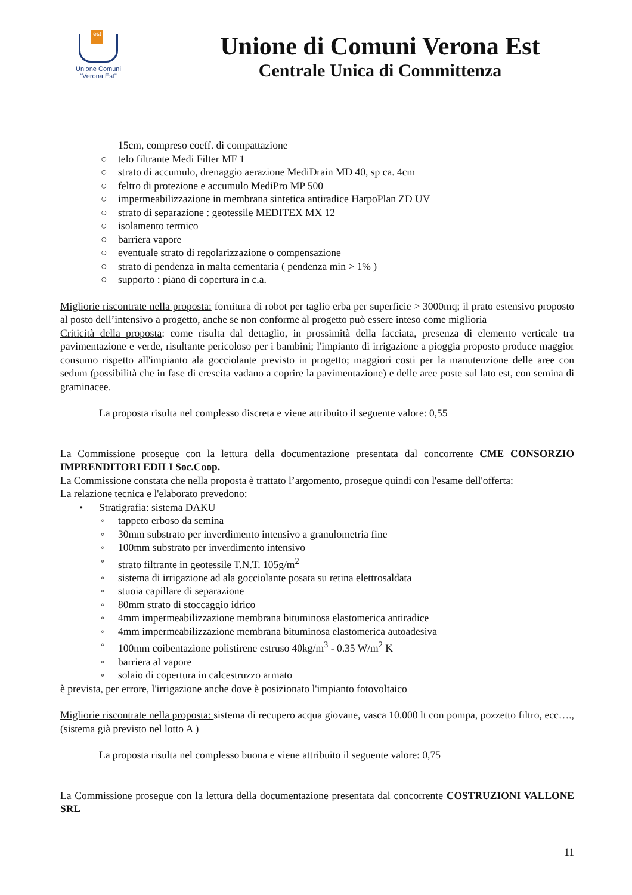est
Unione Comuni
“Verona Est”
Unione di Comuni Verona Est
Centrale Unica di Committenza
15cm, compreso coeff. di compattazione
○ telo filtrante Medi Filter MF 1
○ strato di accumulo, drenaggio aerazione MediDrain MD 40, sp ca. 4cm
○ feltro di protezione e accumulo MediPro MP 500
○ impermeabilizzazione in membrana sintetica antiradice HarpoPlan ZD UV
○ strato di separazione : geotessile MEDITEX MX 12
○ isolamento termico
○ barriera vapore
○ eventuale strato di regolarizzazione o compensazione
○ strato di pendenza in malta cementaria ( pendenza min > 1% )
○ supporto : piano di copertura in c.a.
Migliorie riscontrate nella proposta: fornitura di robot per taglio erba per superficie > 3000mq; il prato estensivo proposto al posto dell’intensivo a progetto, anche se non conforme al progetto può essere inteso come miglioria
Criticità della proposta: come risulta dal dettaglio, in prossimità della facciata, presenza di elemento verticale tra pavimentazione e verde, risultante pericoloso per i bambini; l'impianto di irrigazione a pioggia proposto produce maggior consumo rispetto all'impianto ala gocciolante previsto in progetto; maggiori costi per la manutenzione delle aree con sedum (possibilità che in fase di crescita vadano a coprire la pavimentazione) e delle aree poste sul lato est, con semina di graminacee.
La proposta risulta nel complesso discreta e viene attribuito il seguente valore: 0,55
La Commissione prosegue con la lettura della documentazione presentata dal concorrente CME CONSORZIO IMPRENDITORI EDILI Soc.Coop.
La Commissione constata che nella proposta è trattato l’argomento, prosegue quindi con l'esame dell'offerta:
La relazione tecnica e l'elaborato prevedono:
• Stratigrafia: sistema DAKU
◦ tappeto erboso da semina
◦ 30mm substrato per inverdimento intensivo a granulometria fine
◦ 100mm substrato per inverdimento intensivo
◦ strato filtrante in geotessile T.N.T. 105g/m<sup>2</sup>
◦ sistema di irrigazione ad ala gocciolante posata su retina elettrosaldata
◦ stuoia capillare di separazione
◦ 80mm strato di stoccaggio idrico
◦ 4mm impermeabilizzazione membrana bituminosa elastomerica antiradice
◦ 4mm impermeabilizzazione membrana bituminosa elastomerica autoadesiva
◦ 100mm coibentazione polistirene estruso 40kg/m<sup>3</sup> - 0.35 W/m<sup>2</sup> K
◦ barriera al vapore
◦ solaio di copertura in calcestruzzo armato
è prevista, per errore, l'irrigazione anche dove è posizionato l'impianto fotovoltaico
Migliorie riscontrate nella proposta: sistema di recupero acqua giovane, vasca 10.000 lt con pompa, pozzetto filtro, ecc…., (sistema già previsto nel lotto A )
La proposta risulta nel complesso buona e viene attribuito il seguente valore: 0,75
La Commissione prosegue con la lettura della documentazione presentata dal concorrente COSTRUZIONI VALLONE SRL
11